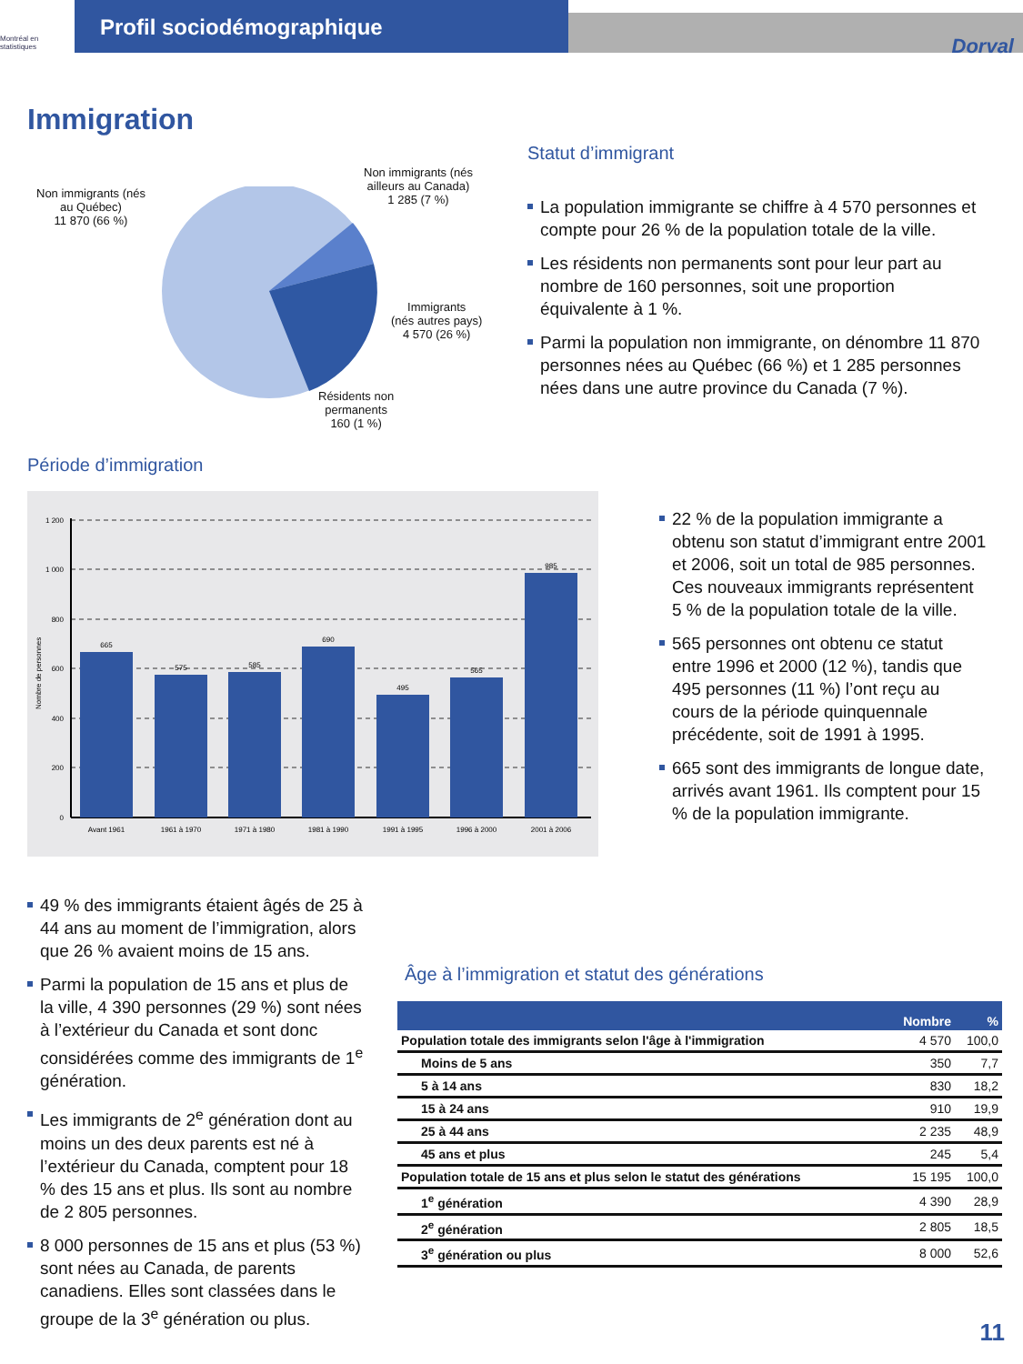Montréal en statistiques
Profil sociodémographique
Dorval
Immigration
Non immigrants (nés
au Québec)
11 870 (66 %)
Non immigrants (nés
ailleurs au Canada)
1 285 (7 %)
Immigrants
(nés autres pays)
4 570 (26 %)
Résidents non
permanents
160 (1 %)
Statut d’immigrant
La population immigrante se chiffre à 4 570 personnes et compte pour 26 % de la population totale de la ville.
Les résidents non permanents sont pour leur part au nombre de 160 personnes, soit une proportion équivalente à 1 %.
Parmi la population non immigrante, on dénombre 11 870 personnes nées au Québec (66 %) et 1 285 personnes nées dans une autre province du Canada (7 %).
Période d’immigration
1 200
1 000
800
600
400
200
0
665
575
585
690
495
565
985
Avant 1961
1961 à 1970
1971 à 1980
1981 à 1990
1991 à 1995
1996 à 2000
2001 à 2006
Nombre de personnes
22 % de la population immigrante a obtenu son statut d’immigrant entre 2001 et 2006, soit un total de 985 personnes. Ces nouveaux immigrants représentent 5 % de la population totale de la ville.
565 personnes ont obtenu ce statut entre 1996 et 2000 (12 %), tandis que 495 personnes (11 %) l’ont reçu au cours de la période quinquennale précédente, soit de 1991 à 1995.
665 sont des immigrants de longue date, arrivés avant 1961. Ils comptent pour 15 % de la population immigrante.
49 % des immigrants étaient âgés de 25 à 44 ans au moment de l’immigration, alors que 26 % avaient moins de 15 ans.
Parmi la population de 15 ans et plus de la ville, 4 390 personnes (29 %) sont nées à l’extérieur du Canada et sont donc considérées comme des immigrants de 1<sup>e</sup> génération.
Les immigrants de 2<sup>e</sup> génération dont au moins un des deux parents est né à l’extérieur du Canada, comptent pour 18 % des 15 ans et plus. Ils sont au nombre de 2 805 personnes.
8 000 personnes de 15 ans et plus (53 %) sont nées au Canada, de parents canadiens. Elles sont classées dans le groupe de la 3<sup>e</sup> génération ou plus.
Âge à l’immigration et statut des générations
| | Nombre | % |
| --- | --- | --- |
| Population totale des immigrants selon l'âge à l'immigration | 4 570 | 100,0 |
| Moins de 5 ans | 350 | 7,7 |
| 5 à 14 ans | 830 | 18,2 |
| 15 à 24 ans | 910 | 19,9 |
| 25 à 44 ans | 2 235 | 48,9 |
| 45 ans et plus | 245 | 5,4 |
| Population totale de 15 ans et plus selon le statut des générations | 15 195 | 100,0 |
| 1<sup>e</sup> génération | 4 390 | 28,9 |
| 2<sup>e</sup> génération | 2 805 | 18,5 |
| 3<sup>e</sup> génération ou plus | 8 000 | 52,6 |
11